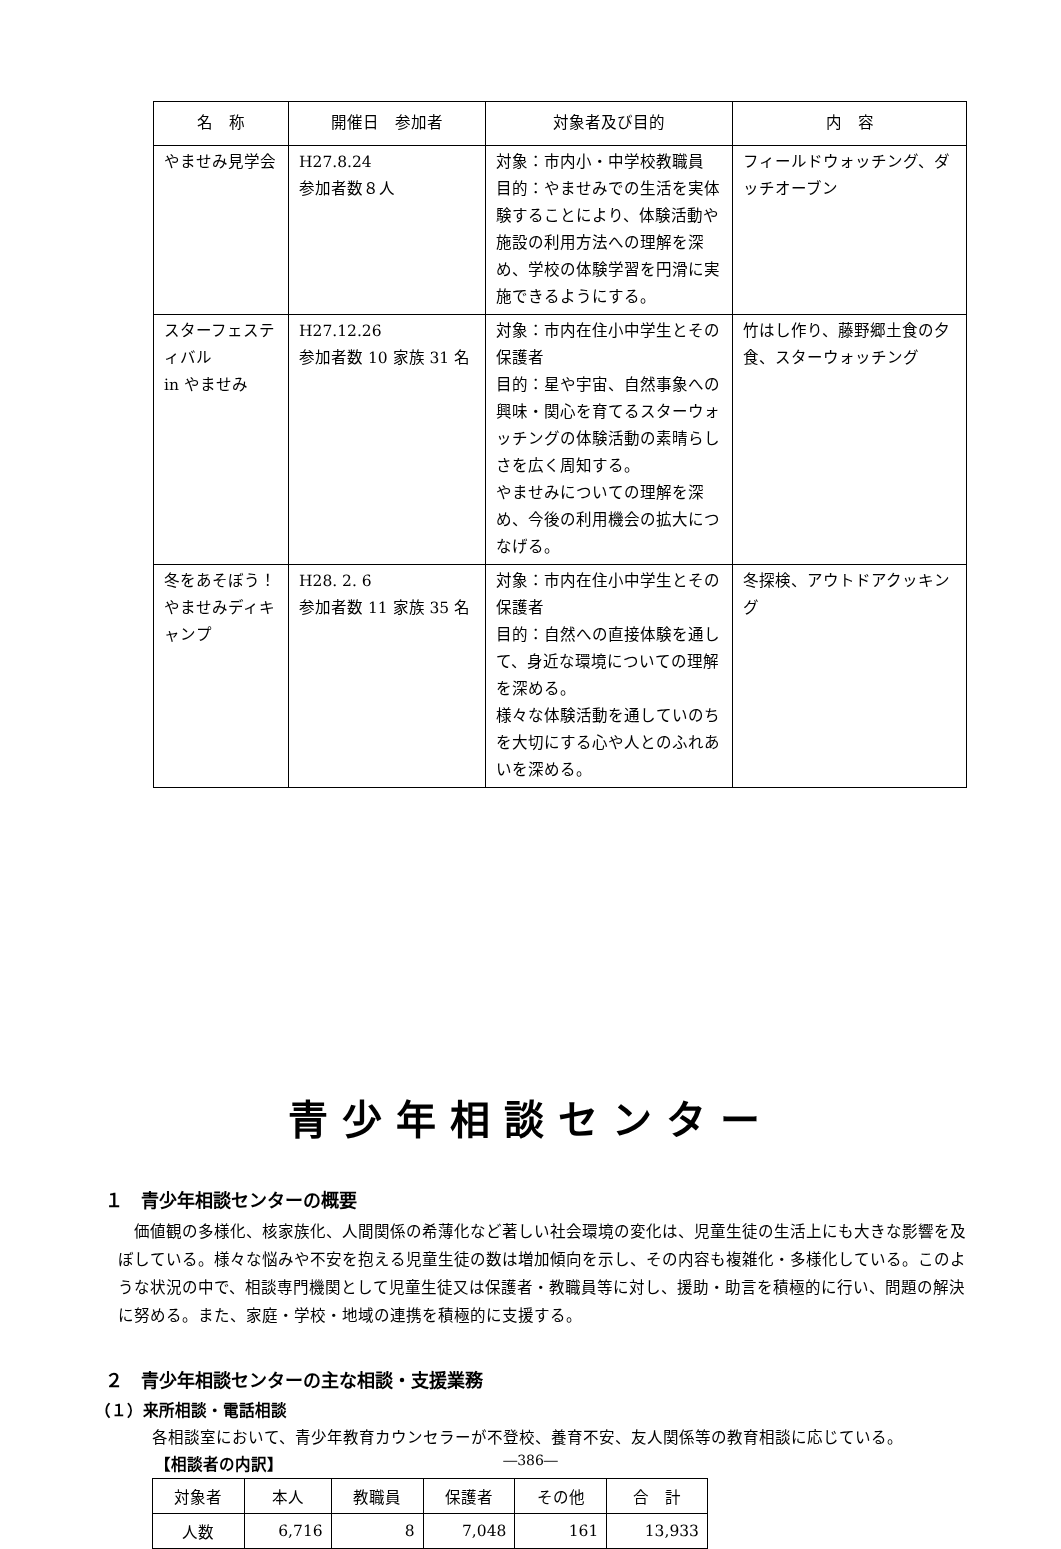| 名 称 | 開催日 参加者 | 対象者及び目的 | 内 容 |
| --- | --- | --- | --- |
| やませみ見学会 | H27.8.24 参加者数８人 | 対象：市内小・中学校教職員 目的：やませみでの生活を実体験することにより、体験活動や施設の利用方法への理解を深め、学校の体験学習を円滑に実施できるようにする。 | フィールドウォッチング、ダッチオーブン |
| スターフェスティバル in やませみ | H27.12.26 参加者数 10 家族 31 名 | 対象：市内在住小中学生とその保護者 目的：星や宇宙、自然事象への興味・関心を育てるスターウォッチングの体験活動の素晴らしさを広く周知する。 やませみについての理解を深め、今後の利用機会の拡大につなげる。 | 竹はし作り、藤野郷土食の夕食、スターウォッチング |
| 冬をあそぼう！やませみディキャンプ | H28. 2. 6 参加者数 11 家族 35 名 | 対象：市内在住小中学生とその保護者 目的：自然への直接体験を通して、身近な環境についての理解を深める。 様々な体験活動を通していのちを大切にする心や人とのふれあいを深める。 | 冬探検、アウトドアクッキング |
青少年相談センター
１　青少年相談センターの概要
　価値観の多様化、核家族化、人間関係の希薄化など著しい社会環境の変化は、児童生徒の生活上にも大きな影響を及ぼしている。様々な悩みや不安を抱える児童生徒の数は増加傾向を示し、その内容も複雑化・多様化している。このような状況の中で、相談専門機関として児童生徒又は保護者・教職員等に対し、援助・助言を積極的に行い、問題の解決に努める。また、家庭・学校・地域の連携を積極的に支援する。
２　青少年相談センターの主な相談・支援業務
（１）来所相談・電話相談
各相談室において、青少年教育カウンセラーが不登校、養育不安、友人関係等の教育相談に応じている。
【相談者の内訳】
| 対象者 | 本人 | 教職員 | 保護者 | その他 | 合 計 |
| 人数 | 6,716 | 8 | 7,048 | 161 | 13,933 |
―386―